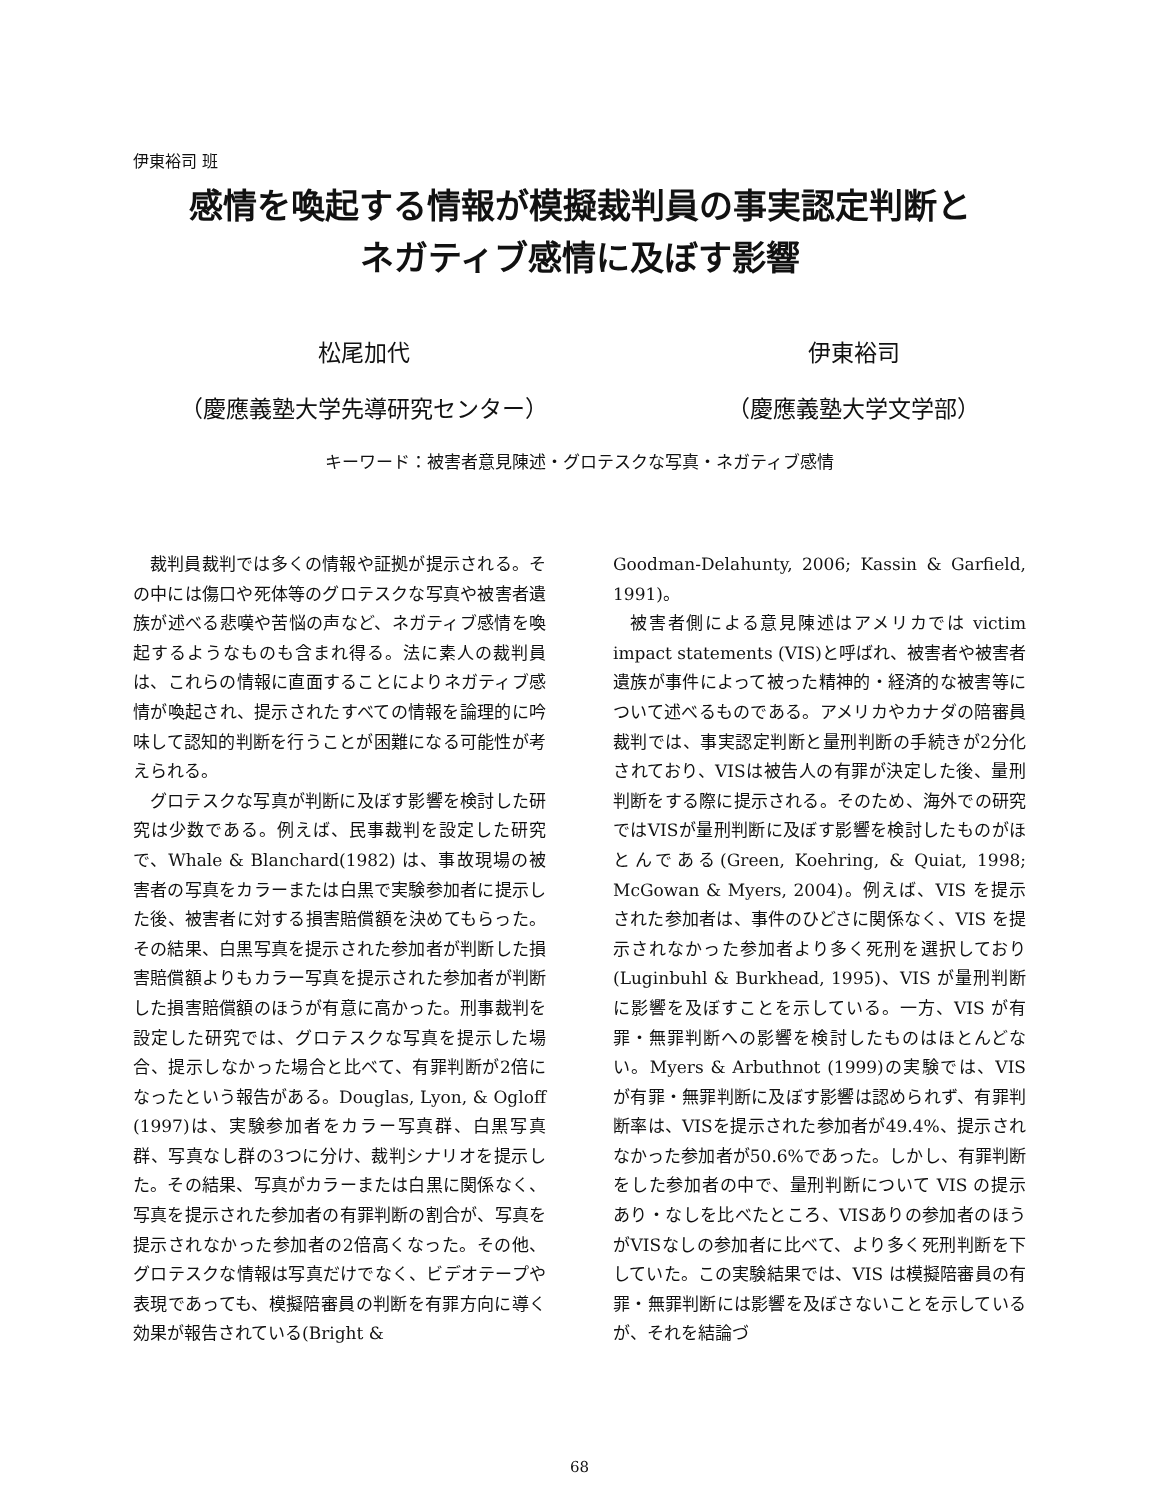伊東裕司 班
感情を喚起する情報が模擬裁判員の事実認定判断と
ネガティブ感情に及ぼす影響
松尾加代
（慶應義塾大学先導研究センター）
伊東裕司
（慶應義塾大学文学部）
キーワード：被害者意見陳述・グロテスクな写真・ネガティブ感情
裁判員裁判では多くの情報や証拠が提示される。その中には傷口や死体等のグロテスクな写真や被害者遺族が述べる悲嘆や苦悩の声など、ネガティブ感情を喚起するようなものも含まれ得る。法に素人の裁判員は、これらの情報に直面することによりネガティブ感情が喚起され、提示されたすべての情報を論理的に吟味して認知的判断を行うことが困難になる可能性が考えられる。
グロテスクな写真が判断に及ぼす影響を検討した研究は少数である。例えば、民事裁判を設定した研究で、Whale & Blanchard(1982) は、事故現場の被害者の写真をカラーまたは白黒で実験参加者に提示した後、被害者に対する損害賠償額を決めてもらった。その結果、白黒写真を提示された参加者が判断した損害賠償額よりもカラー写真を提示された参加者が判断した損害賠償額のほうが有意に高かった。刑事裁判を設定した研究では、グロテスクな写真を提示した場合、提示しなかった場合と比べて、有罪判断が2倍になったという報告がある。Douglas, Lyon, & Ogloff (1997)は、実験参加者をカラー写真群、白黒写真群、写真なし群の3つに分け、裁判シナリオを提示した。その結果、写真がカラーまたは白黒に関係なく、写真を提示された参加者の有罪判断の割合が、写真を提示されなかった参加者の2倍高くなった。その他、グロテスクな情報は写真だけでなく、ビデオテープや表現であっても、模擬陪審員の判断を有罪方向に導く効果が報告されている(Bright &
Goodman-Delahunty, 2006; Kassin & Garfield, 1991)。
被害者側による意見陳述はアメリカでは victim impact statements (VIS)と呼ばれ、被害者や被害者遺族が事件によって被った精神的・経済的な被害等について述べるものである。アメリカやカナダの陪審員裁判では、事実認定判断と量刑判断の手続きが2分化されており、VISは被告人の有罪が決定した後、量刑判断をする際に提示される。そのため、海外での研究ではVISが量刑判断に及ぼす影響を検討したものがほとんである(Green, Koehring, & Quiat, 1998; McGowan & Myers, 2004)。例えば、VIS を提示された参加者は、事件のひどさに関係なく、VIS を提示されなかった参加者より多く死刑を選択しており(Luginbuhl & Burkhead, 1995)、VIS が量刑判断に影響を及ぼすことを示している。一方、VIS が有罪・無罪判断への影響を検討したものはほとんどない。Myers & Arbuthnot (1999)の実験では、VISが有罪・無罪判断に及ぼす影響は認められず、有罪判断率は、VISを提示された参加者が49.4%、提示されなかった参加者が50.6%であった。しかし、有罪判断をした参加者の中で、量刑判断について VIS の提示あり・なしを比べたところ、VISありの参加者のほうがVISなしの参加者に比べて、より多く死刑判断を下していた。この実験結果では、VIS は模擬陪審員の有罪・無罪判断には影響を及ぼさないことを示しているが、それを結論づ
68